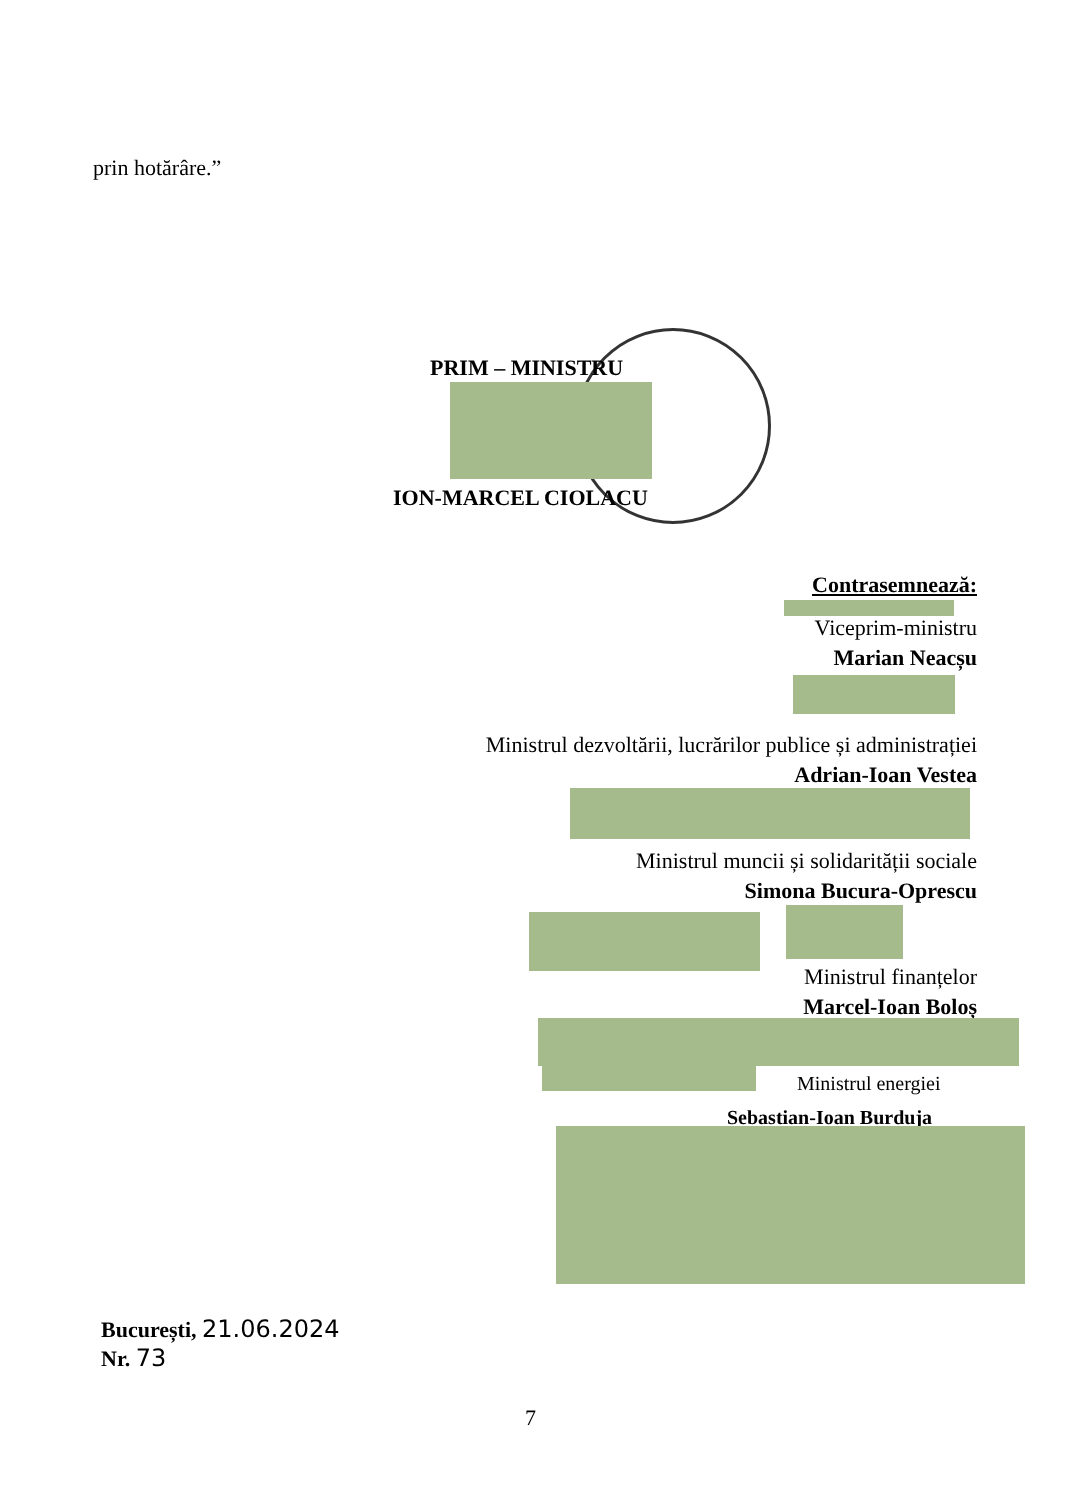prin hotărâre.”
PRIM – MINISTRU
ION-MARCEL CIOLACU
Contrasemnează:
Viceprim-ministru
Marian Neacșu
Ministrul dezvoltării, lucrărilor publice și administrației
Adrian-Ioan Vestea
Ministrul muncii și solidarității sociale
Simona Bucura-Oprescu
Ministrul finanțelor
Marcel-Ioan Boloș
Ministrul energiei
Sebastian-Ioan Burduja
București, 21.06.2024
Nr. 73
7